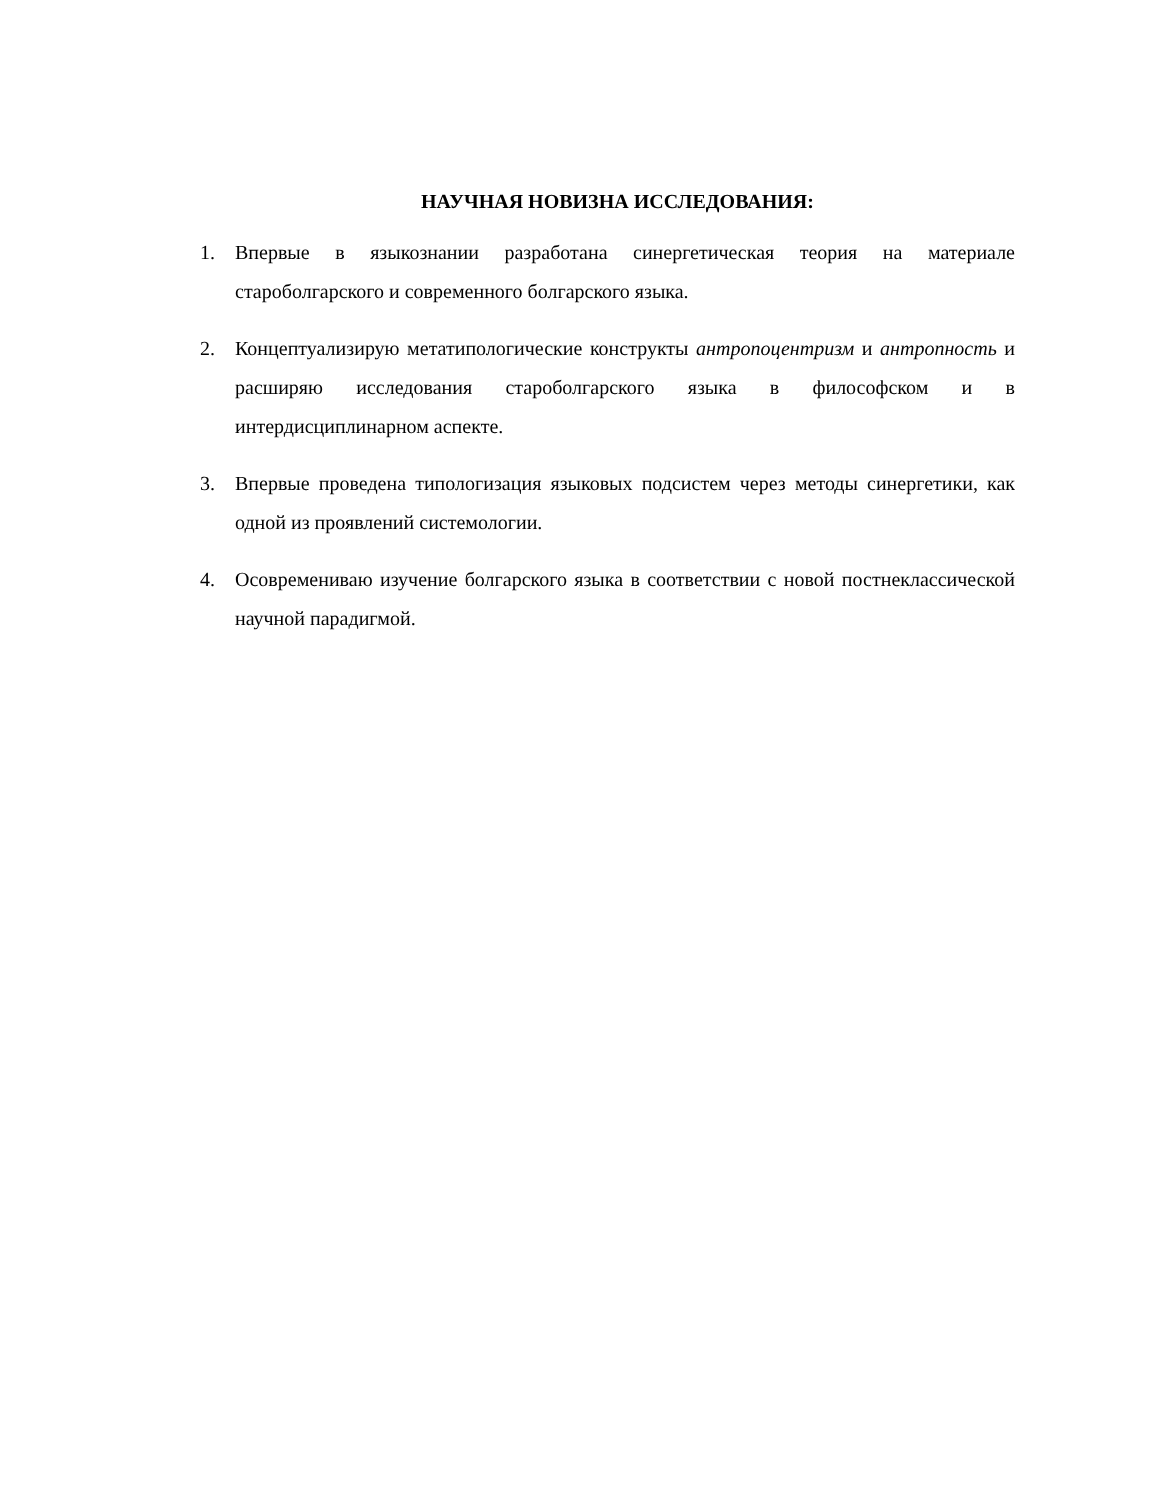НАУЧНАЯ НОВИЗНА ИССЛЕДОВАНИЯ:
1. Впервые в языкознании разработана синергетическая теория на материале староболгарского и современного болгарского языка.
2. Концептуализирую метатипологические конструкты антропоцентризм и антропность и расширяю исследования староболгарского языка в философском и в интердисциплинарном аспекте.
3. Впервые проведена типологизация языковых подсистем через методы синергетики, как одной из проявлений системологии.
4. Осовремениваю изучение болгарского языка в соответствии с новой постнеклассической научной парадигмой.